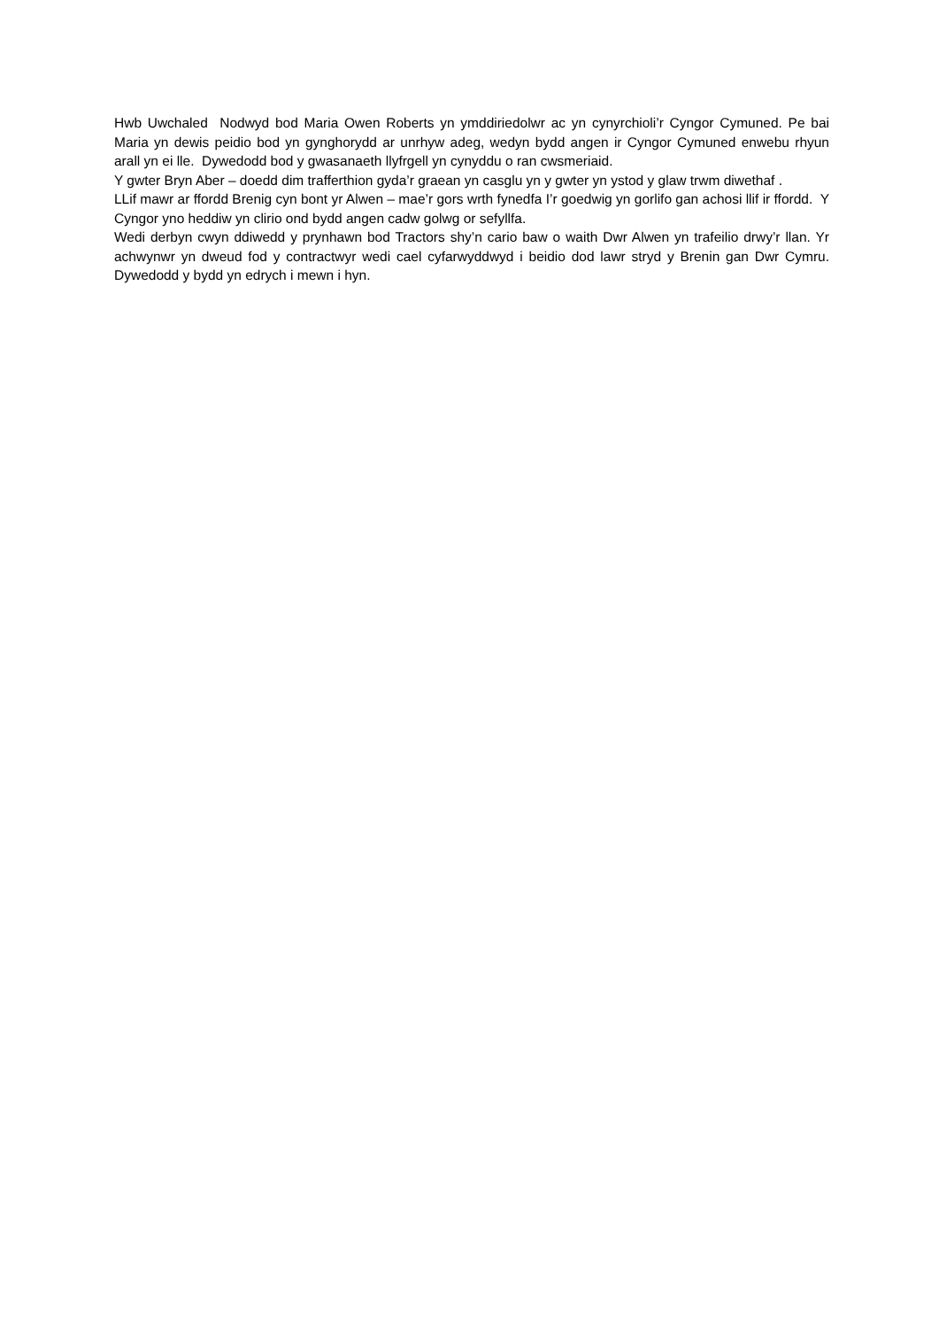Hwb Uwchaled Nodwyd bod Maria Owen Roberts yn ymddiriedolwr ac yn cynyrchioli’r Cyngor Cymuned. Pe bai Maria yn dewis peidio bod yn gynghorydd ar unrhyw adeg, wedyn bydd angen ir Cyngor Cymuned enwebu rhyun arall yn ei lle. Dywedodd bod y gwasanaeth llyfrgell yn cynyddu o ran cwsmeriaid.
Y gwter Bryn Aber – doedd dim trafferthion gyda’r graean yn casglu yn y gwter yn ystod y glaw trwm diwethaf .
LLif mawr ar ffordd Brenig cyn bont yr Alwen – mae’r gors wrth fynedfa I’r goedwig yn gorlifo gan achosi llif ir ffordd. Y Cyngor yno heddiw yn clirio ond bydd angen cadw golwg or sefyllfa.
Wedi derbyn cwyn ddiwedd y prynhawn bod Tractors shy’n cario baw o waith Dwr Alwen yn trafeilio drwy’r llan. Yr achwynwr yn dweud fod y contractwyr wedi cael cyfarwyddwyd i beidio dod lawr stryd y Brenin gan Dwr Cymru. Dywedodd y bydd yn edrych i mewn i hyn.